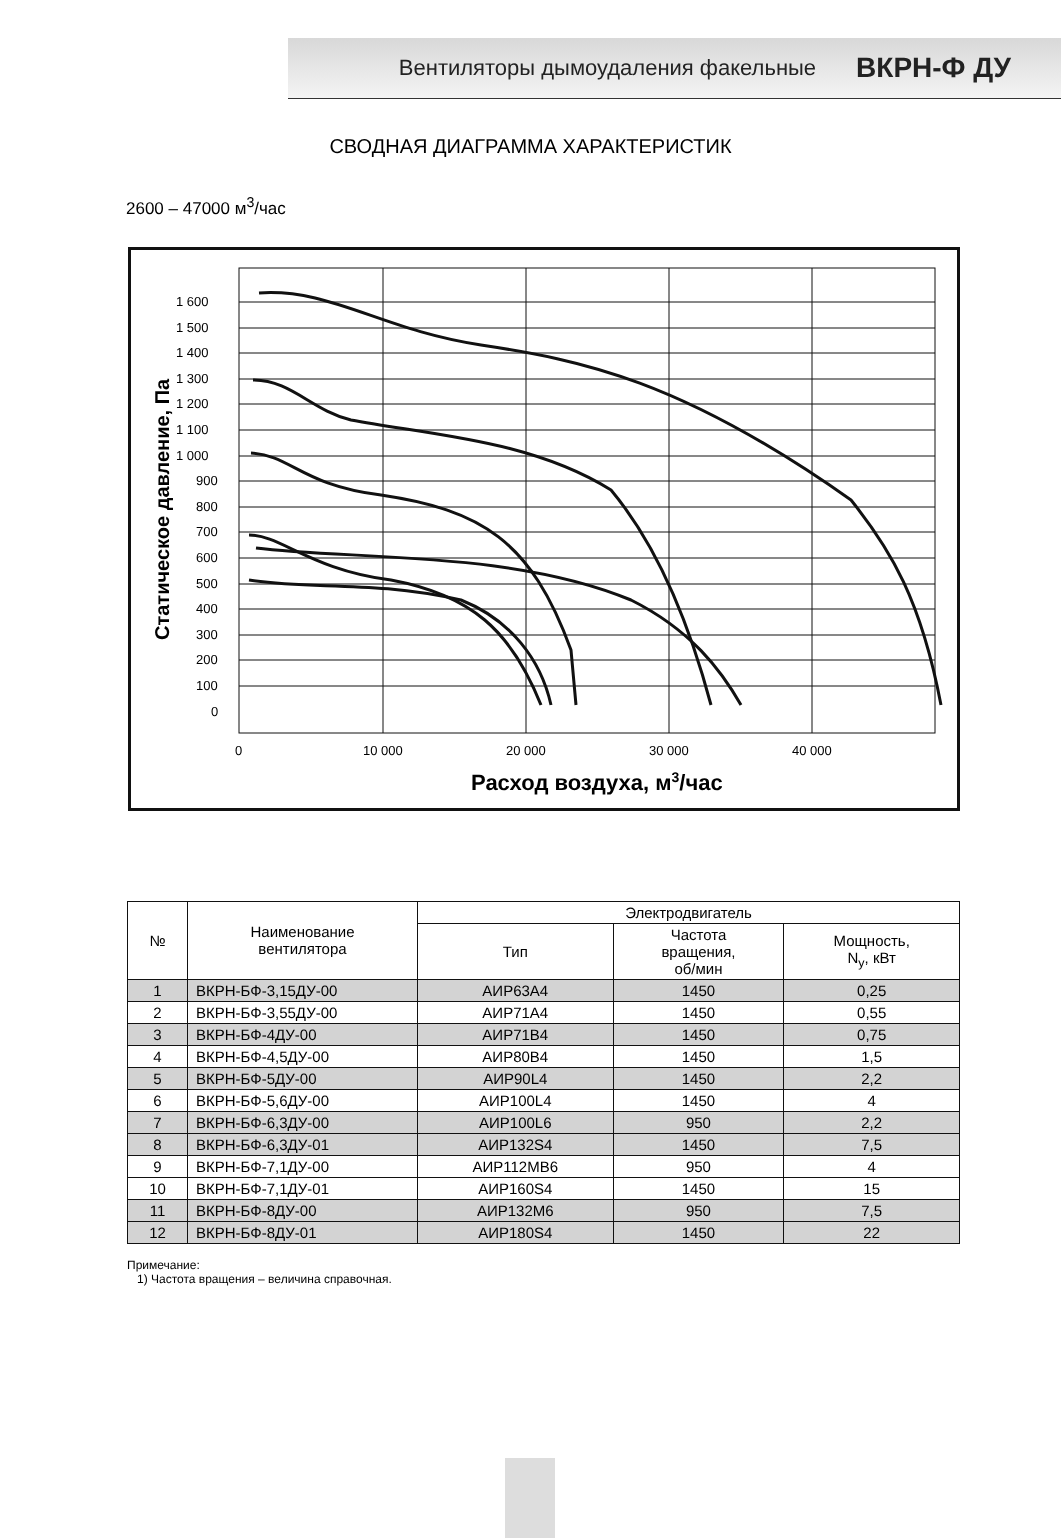Вентиляторы дымоудаления факельные ВКРН-Ф ДУ
СВОДНАЯ ДИАГРАММА ХАРАКТЕРИСТИК
2600 – 47000 м<sup>3</sup>/час
1 600
1 500
1 400
1 300
1 200
1 100
1 000
900
800
700
600
500
400
300
200
100
0
0
10 000
20 000
30 000
40 000
Расход воздуха, м3/час
Статическое давление, Па
| № | Наименование вентилятора | Электродвигатель | | |
| --- | --- | --- | --- | --- |
| | | Тип | Частота вращения, об/мин | Мощность, N<sub>у</sub>, кВт |
| 1 | ВКРН-БФ-3,15ДУ-00 | АИР63А4 | 1450 | 0,25 |
| 2 | ВКРН-БФ-3,55ДУ-00 | АИР71А4 | 1450 | 0,55 |
| 3 | ВКРН-БФ-4ДУ-00 | АИР71В4 | 1450 | 0,75 |
| 4 | ВКРН-БФ-4,5ДУ-00 | АИР80В4 | 1450 | 1,5 |
| 5 | ВКРН-БФ-5ДУ-00 | АИР90L4 | 1450 | 2,2 |
| 6 | ВКРН-БФ-5,6ДУ-00 | АИР100L4 | 1450 | 4 |
| 7 | ВКРН-БФ-6,3ДУ-00 | АИР100L6 | 950 | 2,2 |
| 8 | ВКРН-БФ-6,3ДУ-01 | АИР132S4 | 1450 | 7,5 |
| 9 | ВКРН-БФ-7,1ДУ-00 | АИР112МВ6 | 950 | 4 |
| 10 | ВКРН-БФ-7,1ДУ-01 | АИР160S4 | 1450 | 15 |
| 11 | ВКРН-БФ-8ДУ-00 | АИР132М6 | 950 | 7,5 |
| 12 | ВКРН-БФ-8ДУ-01 | АИР180S4 | 1450 | 22 |
Примечание:
1) Частота вращения – величина справочная.